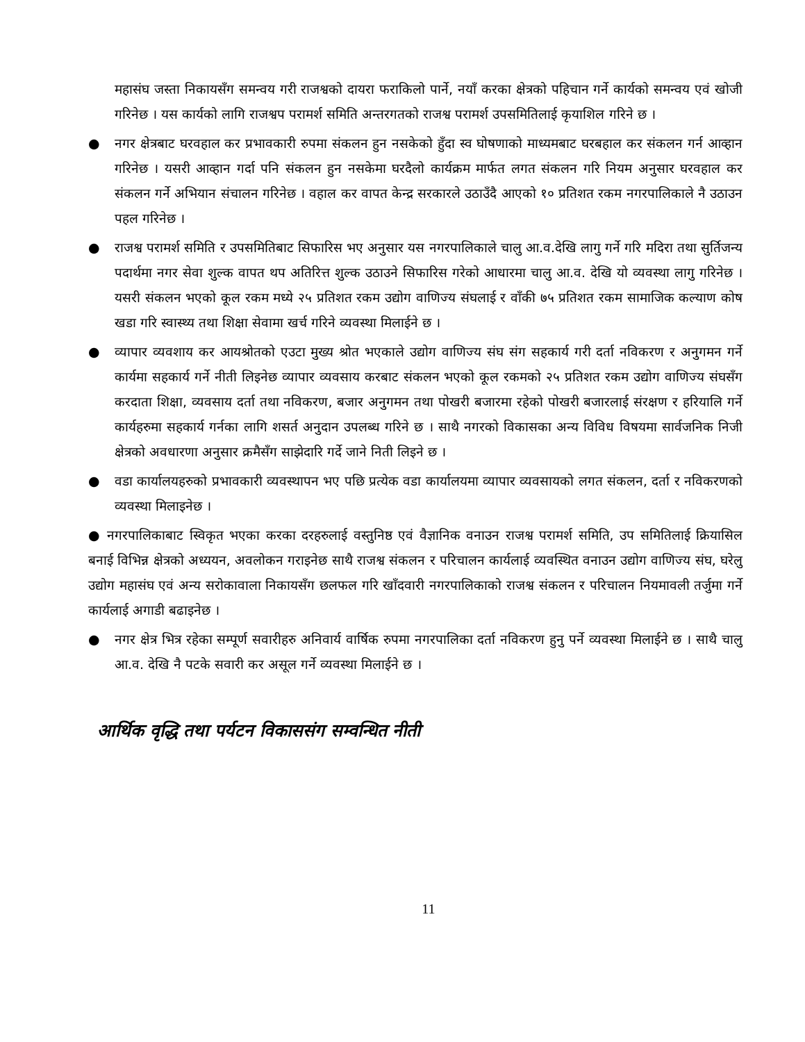महासंघ जस्ता निकायसँग समन्वय गरी राजश्वको दायरा फराकिलो पार्ने, नयाँ करका क्षेत्रको पहिचान गर्ने कार्यको समन्वय एवं खोजी गरिनेछ । यस कार्यको लागि राजश्वप परामर्श समिति अन्तरगतको राजश्व परामर्श उपसमितिलाई कृयाशिल गरिने छ ।
● नगर क्षेत्रबाट घरवहाल कर प्रभावकारी रुपमा संकलन हुन नसकेको हुँदा स्व घोषणाको माध्यमबाट घरबहाल कर संकलन गर्न आव्हान गरिनेछ । यसरी आव्हान गर्दा पनि संकलन हुन नसकेमा घरदैलो कार्यक्रम मार्फत लगत संकलन गरि नियम अनुसार घरवहाल कर संकलन गर्ने अभियान संचालन गरिनेछ । वहाल कर वापत केन्द्र सरकारले उठाउँदै आएको १० प्रतिशत रकम नगरपालिकाले नै उठाउन पहल गरिनेछ ।
● राजश्व परामर्श समिति र उपसमितिबाट सिफारिस भए अनुसार यस नगरपालिकाले चालु आ.व.देखि लागु गर्ने गरि मदिरा तथा सुर्तिजन्य पदार्थमा नगर सेवा शुल्क वापत थप अतिरित्त शुल्क उठाउने सिफारिस गरेको आधारमा चालु आ.व. देखि यो व्यवस्था लागु गरिनेछ । यसरी संकलन भएको कूल रकम मध्ये २५ प्रतिशत रकम उद्योग वाणिज्य संघलाई र वाँकी ७५ प्रतिशत रकम सामाजिक कल्याण कोष खडा गरि स्वास्थ्य तथा शिक्षा सेवामा खर्च गरिने व्यवस्था मिलाईने छ ।
● व्यापार व्यवशाय कर आयश्रोतको एउटा मुख्य श्रोत भएकाले उद्योग वाणिज्य संघ संग सहकार्य गरी दर्ता नविकरण र अनुगमन गर्ने कार्यमा सहकार्य गर्ने नीती लिइनेछ व्यापार व्यवसाय करबाट संकलन भएको कूल रकमको २५ प्रतिशत रकम उद्योग वाणिज्य संघसँग करदाता शिक्षा, व्यवसाय दर्ता तथा नविकरण, बजार अनुगमन तथा पोखरी बजारमा रहेको पोखरी बजारलाई संरक्षण र हरियालि गर्ने कार्यहरुमा सहकार्य गर्नका लागि शसर्त अनुदान उपलब्ध गरिने छ । साथै नगरको विकासका अन्य विविध विषयमा सार्वजनिक निजी क्षेत्रको अवधारणा अनुसार क्रमैसँग साझेदारि गर्दे जाने निती लिइने छ ।
● वडा कार्यालयहरुको प्रभावकारी व्यवस्थापन भए पछि प्रत्येक वडा कार्यालयमा व्यापार व्यवसायको लगत संकलन, दर्ता र नविकरणको व्यवस्था मिलाइनेछ ।
● नगरपालिकाबाट स्विकृत भएका करका दरहरुलाई वस्तुनिष्ठ एवं वैज्ञानिक वनाउन राजश्व परामर्श समिति, उप समितिलाई क्रियासिल बनाई विभिन्न क्षेत्रको अध्ययन, अवलोकन गराइनेछ साथै राजश्व संकलन र परिचालन कार्यलाई व्यवस्थित वनाउन उद्योग वाणिज्य संघ, घरेलु उद्योग महासंघ एवं अन्य सरोकावाला निकायसँग छलफल गरि खाँदवारी नगरपालिकाको राजश्व संकलन र परिचालन नियमावली तर्जुमा गर्ने कार्यलाई अगाडी बढाइनेछ ।
● नगर क्षेत्र भित्र रहेका सम्पूर्ण सवारीहरु अनिवार्य वार्षिक रुपमा नगरपालिका दर्ता नविकरण हुनु पर्ने व्यवस्था मिलाईने छ । साथै चालु आ.व. देखि नै पटके सवारी कर असूल गर्ने व्यवस्था मिलाईने छ ।
आर्थिक वृद्धि तथा पर्यटन विकाससंग सम्वन्धित नीती
11